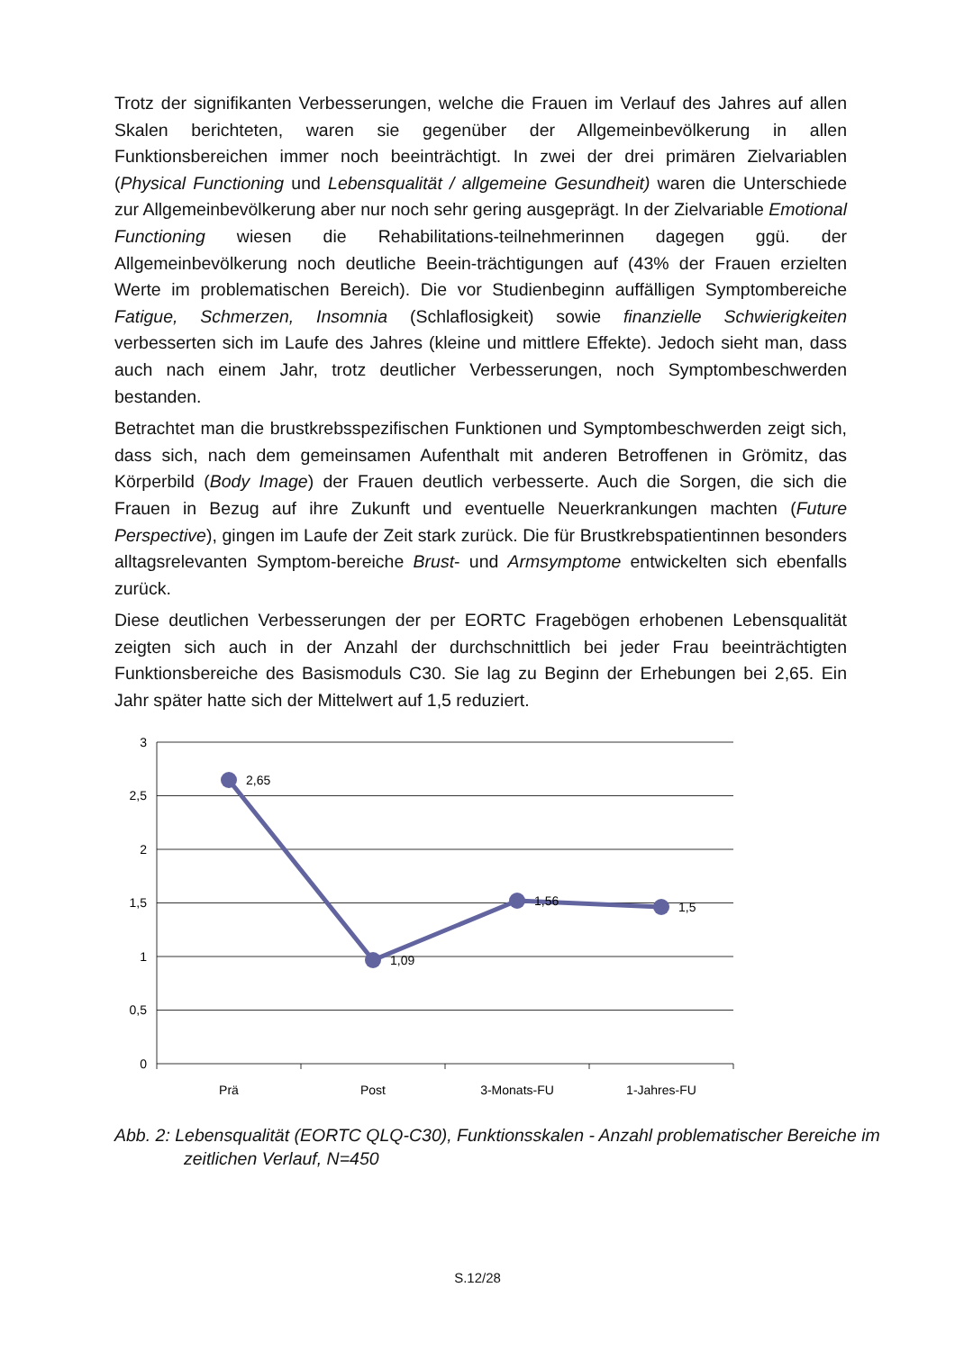Trotz der signifikanten Verbesserungen, welche die Frauen im Verlauf des Jahres auf allen Skalen berichteten, waren sie gegenüber der Allgemeinbevölkerung in allen Funktionsbereichen immer noch beeinträchtigt. In zwei der drei primären Zielvariablen (Physical Functioning und Lebensqualität / allgemeine Gesundheit) waren die Unterschiede zur Allgemeinbevölkerung aber nur noch sehr gering ausgeprägt. In der Zielvariable Emotional Functioning wiesen die Rehabilitations-teilnehmerinnen dagegen ggü. der Allgemeinbevölkerung noch deutliche Beein-trächtigungen auf (43% der Frauen erzielten Werte im problematischen Bereich). Die vor Studienbeginn auffälligen Symptombereiche Fatigue, Schmerzen, Insomnia (Schlaflosigkeit) sowie finanzielle Schwierigkeiten verbesserten sich im Laufe des Jahres (kleine und mittlere Effekte). Jedoch sieht man, dass auch nach einem Jahr, trotz deutlicher Verbesserungen, noch Symptombeschwerden bestanden.
Betrachtet man die brustkrebsspezifischen Funktionen und Symptombeschwerden zeigt sich, dass sich, nach dem gemeinsamen Aufenthalt mit anderen Betroffenen in Grömitz, das Körperbild (Body Image) der Frauen deutlich verbesserte. Auch die Sorgen, die sich die Frauen in Bezug auf ihre Zukunft und eventuelle Neuerkrankungen machten (Future Perspective), gingen im Laufe der Zeit stark zurück. Die für Brustkrebspatientinnen besonders alltagsrelevanten Symptom-bereiche Brust- und Armsymptome entwickelten sich ebenfalls zurück.
Diese deutlichen Verbesserungen der per EORTC Fragebögen erhobenen Lebensqualität zeigten sich auch in der Anzahl der durchschnittlich bei jeder Frau beeinträchtigten Funktionsbereiche des Basismoduls C30. Sie lag zu Beginn der Erhebungen bei 2,65. Ein Jahr später hatte sich der Mittelwert auf 1,5 reduziert.
3
2,5
2
1,5
1
0,5
0
2,65
1,09
1,56
1,5
Prä
Post
3-Monats-FU
1-Jahres-FU
Abb. 2: Lebensqualität (EORTC QLQ-C30), Funktionsskalen - Anzahl problematischer Bereiche im zeitlichen Verlauf, N=450
S.12/28